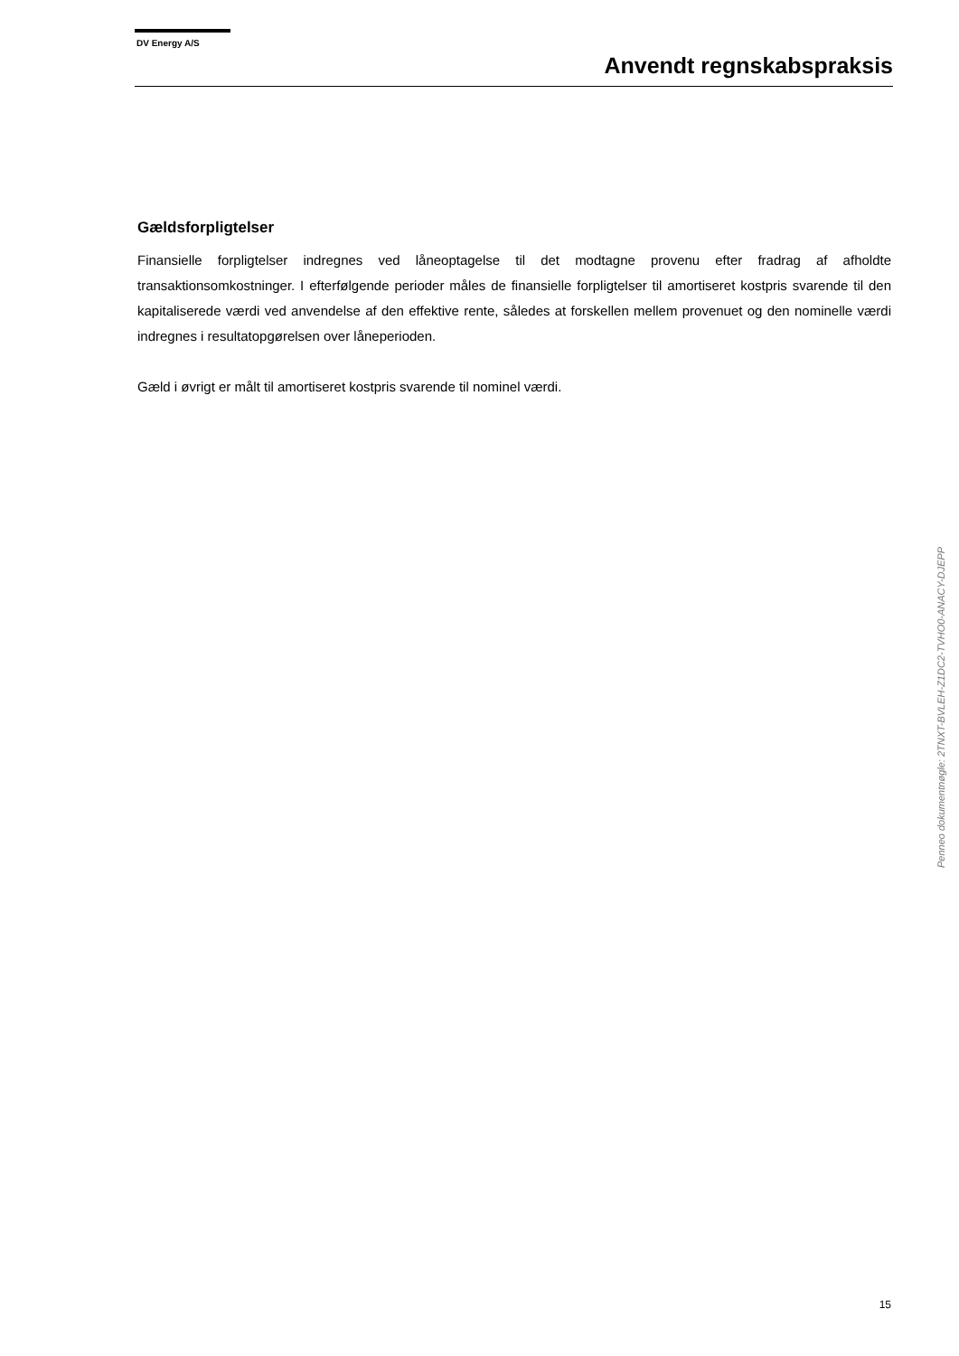DV Energy A/S
Anvendt regnskabspraksis
Gældsforpligtelser
Finansielle forpligtelser indregnes ved låneoptagelse til det modtagne provenu efter fradrag af afholdte transaktionsomkostninger. I efterfølgende perioder måles de finansielle forpligtelser til amortiseret kostpris svarende til den kapitaliserede værdi ved anvendelse af den effektive rente, således at forskellen mellem provenuet og den nominelle værdi indregnes i resultatopgørelsen over låneperioden.
Gæld i øvrigt er målt til amortiseret kostpris svarende til nominel værdi.
Penneo dokumentnøgle: 2TNXT-BVLEH-Z1DC2-TVHO0-ANACY-DJEPP
15